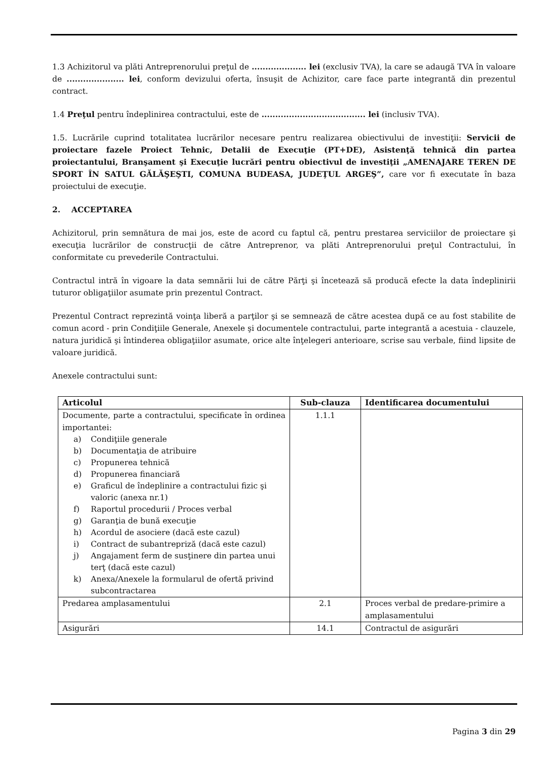1.3 Achizitorul va plăti Antreprenorului preţul de .................... lei (exclusiv TVA), la care se adaugă TVA în valoare de ..................... lei, conform devizului oferta, însuşit de Achizitor, care face parte integrantă din prezentul contract.
1.4 Preţul pentru îndeplinirea contractului, este de ...................................... lei (inclusiv TVA).
1.5. Lucrările cuprind totalitatea lucrărilor necesare pentru realizarea obiectivului de investiţii: Servicii de proiectare fazele Proiect Tehnic, Detalii de Execuţie (PT+DE), Asistenţă tehnică din partea proiectantului, Branşament şi Execuţie lucrări pentru obiectivul de investiţii „AMENAJARE TEREN DE SPORT ÎN SATUL GĂLĂŞEŞTI, COMUNA BUDEASA, JUDEŢUL ARGEŞ”, care vor fi executate în baza proiectului de execuţie.
2. ACCEPTAREA
Achizitorul, prin semnătura de mai jos, este de acord cu faptul că, pentru prestarea serviciilor de proiectare şi execuţia lucrărilor de construcţii de către Antreprenor, va plăti Antreprenorului preţul Contractului, în conformitate cu prevederile Contractului.
Contractul intră în vigoare la data semnării lui de către Părţi şi încetează să producă efecte la data îndeplinirii tuturor obligaţiilor asumate prin prezentul Contract.
Prezentul Contract reprezintă voinţa liberă a parţilor şi se semnează de către acestea după ce au fost stabilite de comun acord - prin Condiţiile Generale, Anexele şi documentele contractului, parte integrantă a acestuia - clauzele, natura juridică şi întinderea obligaţiilor asumate, orice alte înţelegeri anterioare, scrise sau verbale, fiind lipsite de valoare juridică.
Anexele contractului sunt:
| Articolul | Sub-clauza | Identificarea documentului |
| --- | --- | --- |
| Documente, parte a contractului, specificate în ordinea importantei: a) Condiţiile generale b) Documentaţia de atribuire c) Propunerea tehnică d) Propunerea financiară e) Graficul de îndeplinire a contractului fizic şi valoric (anexa nr.1) f) Raportul procedurii / Proces verbal g) Garanţia de bună execuţie h) Acordul de asociere (dacă este cazul) i) Contract de subantrepriză (dacă este cazul) j) Angajament ferm de susţinere din partea unui terţ (dacă este cazul) k) Anexa/Anexele la formularul de ofertă privind subcontractarea | 1.1.1 | |
| Predarea amplasamentului | 2.1 | Proces verbal de predare-primire a amplasamentului |
| Asigurări | 14.1 | Contractul de asigurări |
Pagina 3 din 29